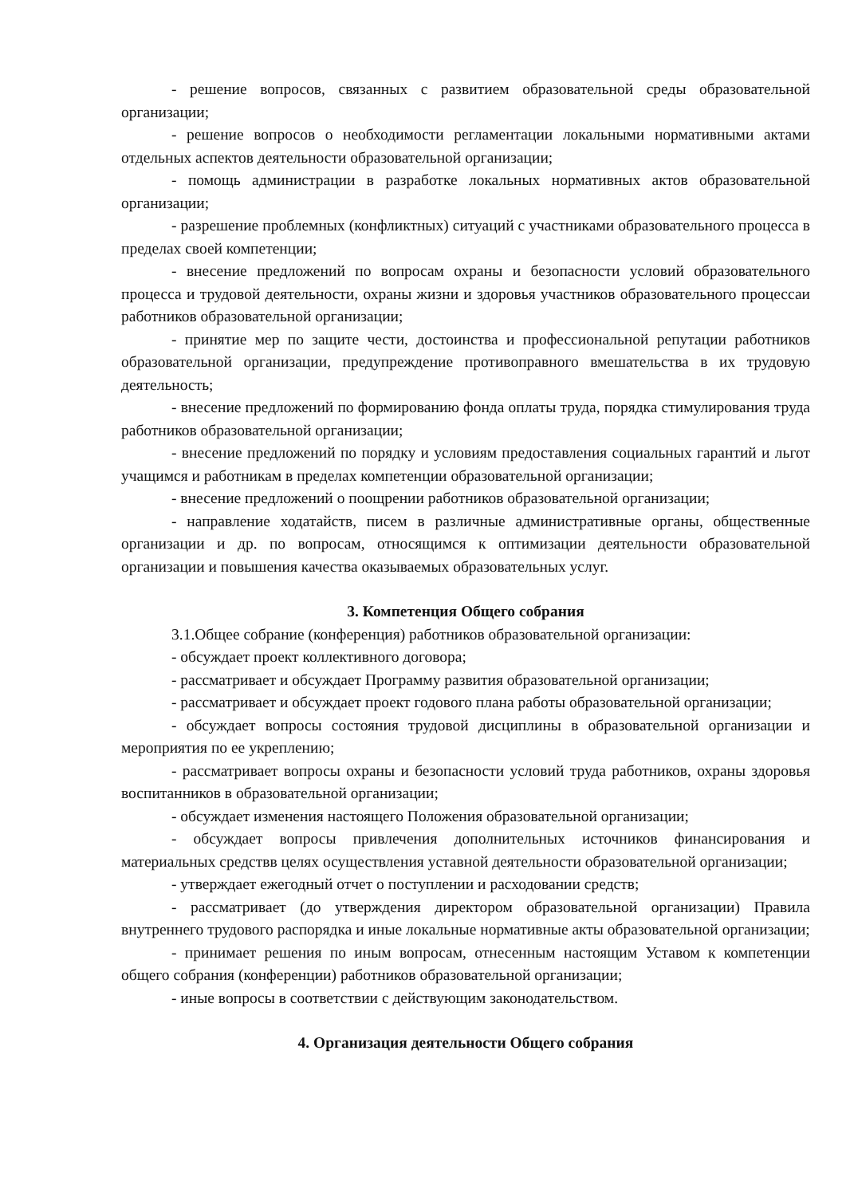- решение вопросов, связанных с развитием образовательной среды образовательной организации;
- решение вопросов о необходимости регламентации локальными нормативными актами отдельных аспектов деятельности образовательной организации;
- помощь администрации в разработке локальных нормативных актов образовательной организации;
- разрешение проблемных (конфликтных) ситуаций с участниками образовательного процесса в пределах своей компетенции;
- внесение предложений по вопросам охраны и безопасности условий образовательного процесса и трудовой деятельности, охраны жизни и здоровья участников образовательного процессаи работников образовательной организации;
- принятие мер по защите чести, достоинства и профессиональной репутации работников образовательной организации, предупреждение противоправного вмешательства в их трудовую деятельность;
- внесение предложений по формированию фонда оплаты труда, порядка стимулирования труда работников образовательной организации;
- внесение предложений по порядку и условиям предоставления социальных гарантий и льгот учащимся и работникам в пределах компетенции образовательной организации;
- внесение предложений о поощрении работников образовательной организации;
- направление ходатайств, писем в различные административные органы, общественные организации и др. по вопросам, относящимся к оптимизации деятельности образовательной организации и повышения качества оказываемых образовательных услуг.
3. Компетенция Общего собрания
3.1.Общее собрание (конференция) работников образовательной организации:
- обсуждает проект коллективного договора;
- рассматривает и обсуждает Программу развития образовательной организации;
- рассматривает и обсуждает проект годового плана работы образовательной организации;
- обсуждает вопросы состояния трудовой дисциплины в образовательной организации и мероприятия по ее укреплению;
- рассматривает вопросы охраны и безопасности условий труда работников, охраны здоровья воспитанников в образовательной организации;
- обсуждает изменения настоящего Положения образовательной организации;
- обсуждает вопросы привлечения дополнительных источников финансирования и материальных средствв целях осуществления уставной деятельности образовательной организации;
- утверждает ежегодный отчет о поступлении и расходовании средств;
- рассматривает (до утверждения директором образовательной организации) Правила внутреннего трудового распорядка и иные локальные нормативные акты образовательной организации;
- принимает решения по иным вопросам, отнесенным настоящим Уставом к компетенции общего собрания (конференции) работников образовательной организации;
- иные вопросы в соответствии с действующим законодательством.
4. Организация деятельности Общего собрания